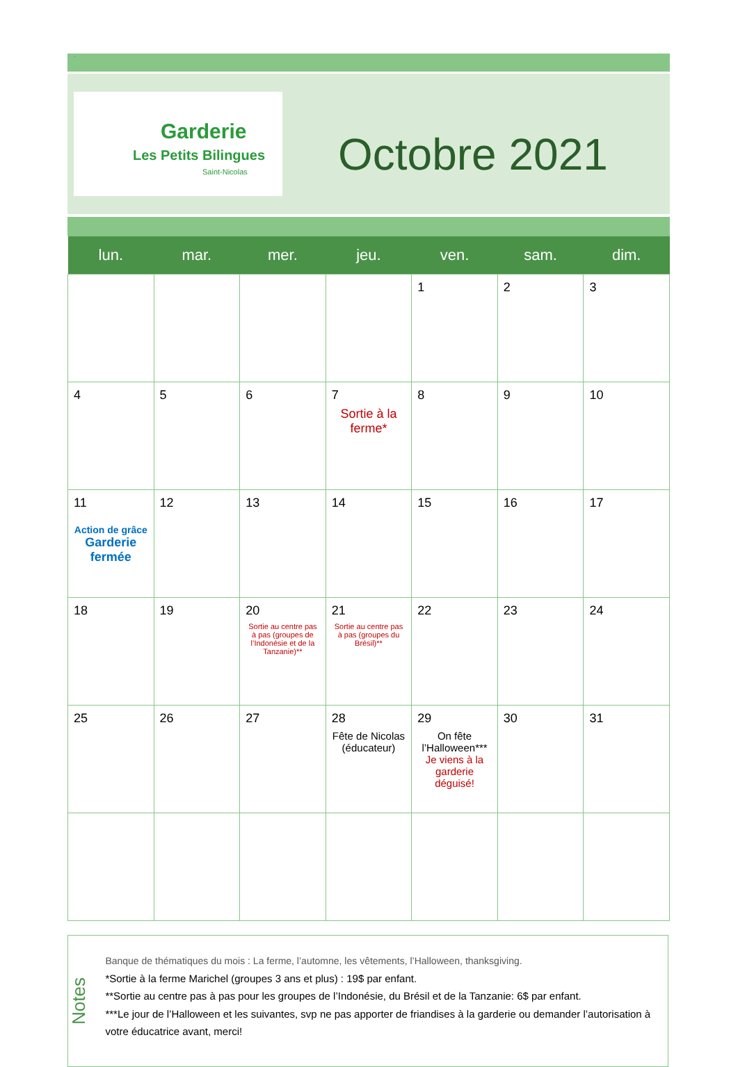.
Garderie
Les Petits Bilingues
Saint-Nicolas
Octobre 2021
| lun. | mar. | mer. | jeu. | ven. | sam. | dim. |
| --- | --- | --- | --- | --- | --- | --- |
| | | | | 1 | 2 | 3 |
| 4 | 5 | 6 | 7 Sortie à la ferme* | 8 | 9 | 10 |
| 11 Action de grâce Garderie fermée | 12 | 13 | 14 | 15 | 16 | 17 |
| 18 | 19 | 20 Sortie au centre pas à pas (groupes de l’Indonésie et de la Tanzanie)** | 21 Sortie au centre pas à pas (groupes du Brésil)** | 22 | 23 | 24 |
| 25 | 26 | 27 | 28 Fête de Nicolas (éducateur) | 29 On fête l’Halloween*** Je viens à la garderie déguisé! | 30 | 31 |
Notes
Banque de thématiques du mois : La ferme, l’automne, les vêtements, l’Halloween, thanksgiving.
*Sortie à la ferme Marichel (groupes 3 ans et plus) : 19$ par enfant.
**Sortie au centre pas à pas pour les groupes de l’Indonésie, du Brésil et de la Tanzanie: 6$ par enfant.
***Le jour de l’Halloween et les suivantes, svp ne pas apporter de friandises à la garderie ou demander l’autorisation à votre éducatrice avant, merci!